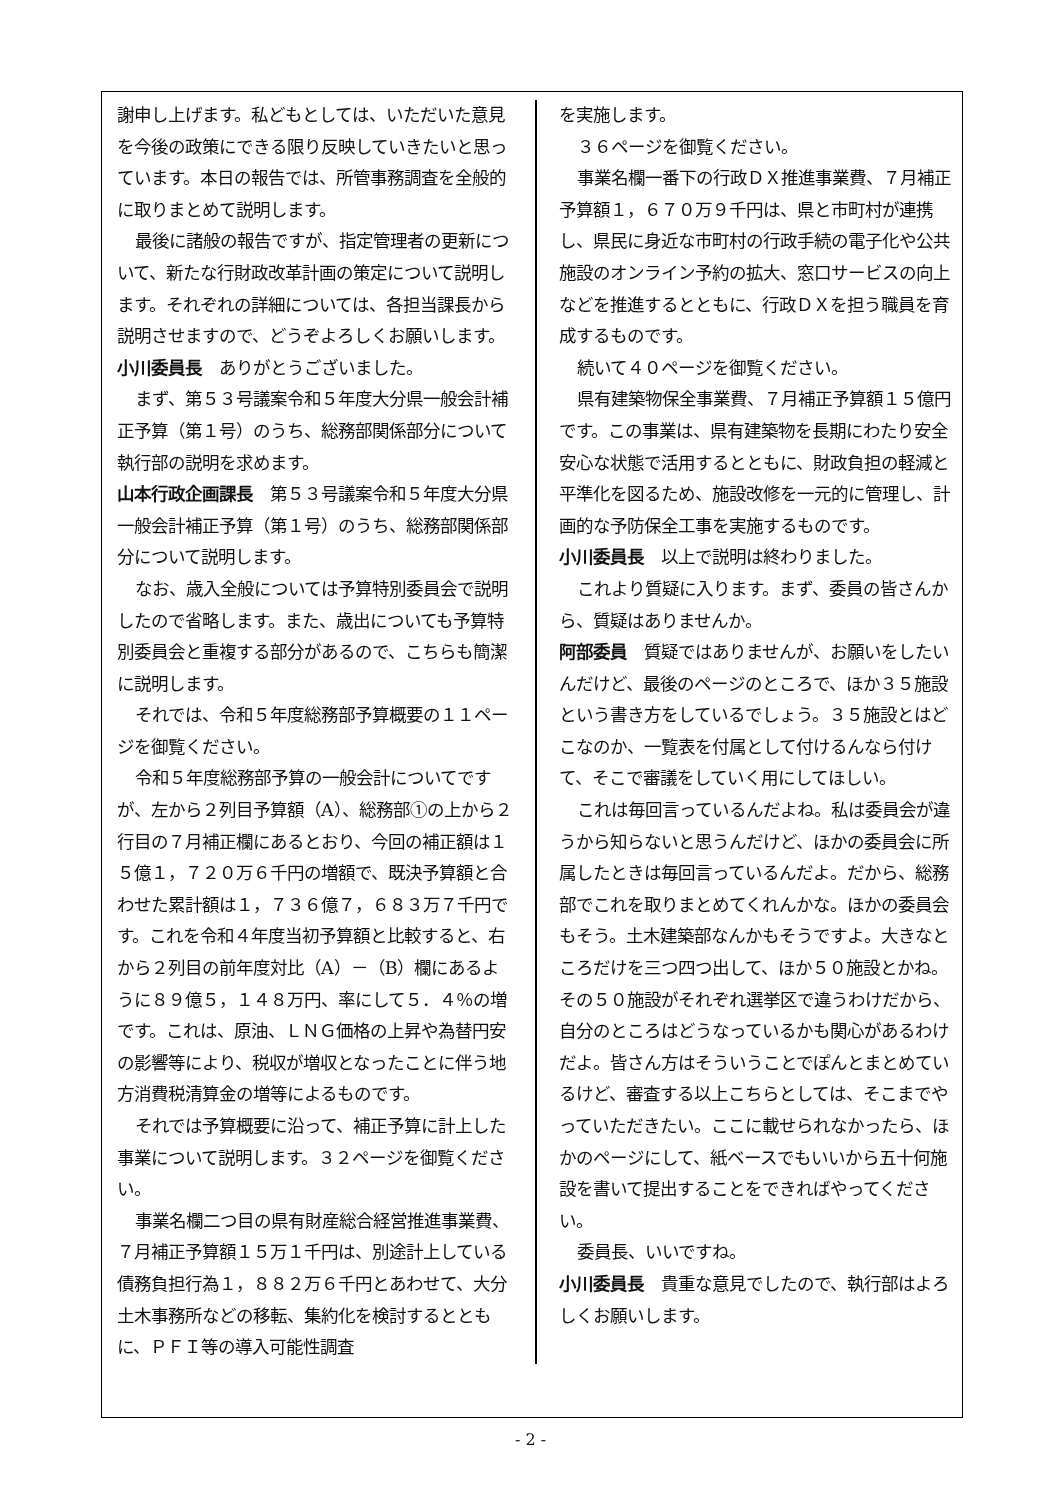謝申し上げます。私どもとしては、いただいた意見を今後の政策にできる限り反映していきたいと思っています。本日の報告では、所管事務調査を全般的に取りまとめて説明します。
最後に諸般の報告ですが、指定管理者の更新について、新たな行財政改革計画の策定について説明します。それぞれの詳細については、各担当課長から説明させますので、どうぞよろしくお願いします。
小川委員長　ありがとうございました。
まず、第５３号議案令和５年度大分県一般会計補正予算（第１号）のうち、総務部関係部分について執行部の説明を求めます。
山本行政企画課長　第５３号議案令和５年度大分県一般会計補正予算（第１号）のうち、総務部関係部分について説明します。
なお、歳入全般については予算特別委員会で説明したので省略します。また、歳出についても予算特別委員会と重複する部分があるので、こちらも簡潔に説明します。
それでは、令和５年度総務部予算概要の１１ページを御覧ください。
令和５年度総務部予算の一般会計についてですが、左から２列目予算額（A）、総務部①の上から２行目の７月補正欄にあるとおり、今回の補正額は１５億１，７２０万６千円の増額で、既決予算額と合わせた累計額は１，７３６億７，６８３万７千円です。これを令和４年度当初予算額と比較すると、右から２列目の前年度対比（A）－（B）欄にあるように８９億５，１４８万円、率にして５．４％の増です。これは、原油、ＬＮＧ価格の上昇や為替円安の影響等により、税収が増収となったことに伴う地方消費税清算金の増等によるものです。
それでは予算概要に沿って、補正予算に計上した事業について説明します。３２ページを御覧ください。
事業名欄二つ目の県有財産総合経営推進事業費、７月補正予算額１５万１千円は、別途計上している債務負担行為１，８８２万６千円とあわせて、大分土木事務所などの移転、集約化を検討するとともに、ＰＦＩ等の導入可能性調査
を実施します。
３６ページを御覧ください。
事業名欄一番下の行政ＤＸ推進事業費、７月補正予算額１，６７０万９千円は、県と市町村が連携し、県民に身近な市町村の行政手続の電子化や公共施設のオンライン予約の拡大、窓口サービスの向上などを推進するとともに、行政ＤＸを担う職員を育成するものです。
続いて４０ページを御覧ください。
県有建築物保全事業費、７月補正予算額１５億円です。この事業は、県有建築物を長期にわたり安全安心な状態で活用するとともに、財政負担の軽減と平準化を図るため、施設改修を一元的に管理し、計画的な予防保全工事を実施するものです。
小川委員長　以上で説明は終わりました。
これより質疑に入ります。まず、委員の皆さんから、質疑はありませんか。
阿部委員　質疑ではありませんが、お願いをしたいんだけど、最後のページのところで、ほか３５施設という書き方をしているでしょう。３５施設とはどこなのか、一覧表を付属として付けるんなら付けて、そこで審議をしていく用にしてほしい。
これは毎回言っているんだよね。私は委員会が違うから知らないと思うんだけど、ほかの委員会に所属したときは毎回言っているんだよ。だから、総務部でこれを取りまとめてくれんかな。ほかの委員会もそう。土木建築部なんかもそうですよ。大きなところだけを三つ四つ出して、ほか５０施設とかね。その５０施設がそれぞれ選挙区で違うわけだから、自分のところはどうなっているかも関心があるわけだよ。皆さん方はそういうことでぽんとまとめているけど、審査する以上こちらとしては、そこまでやっていただきたい。ここに載せられなかったら、ほかのページにして、紙ベースでもいいから五十何施設を書いて提出することをできればやってください。
委員長、いいですね。
小川委員長　貴重な意見でしたので、執行部はよろしくお願いします。
- 2 -